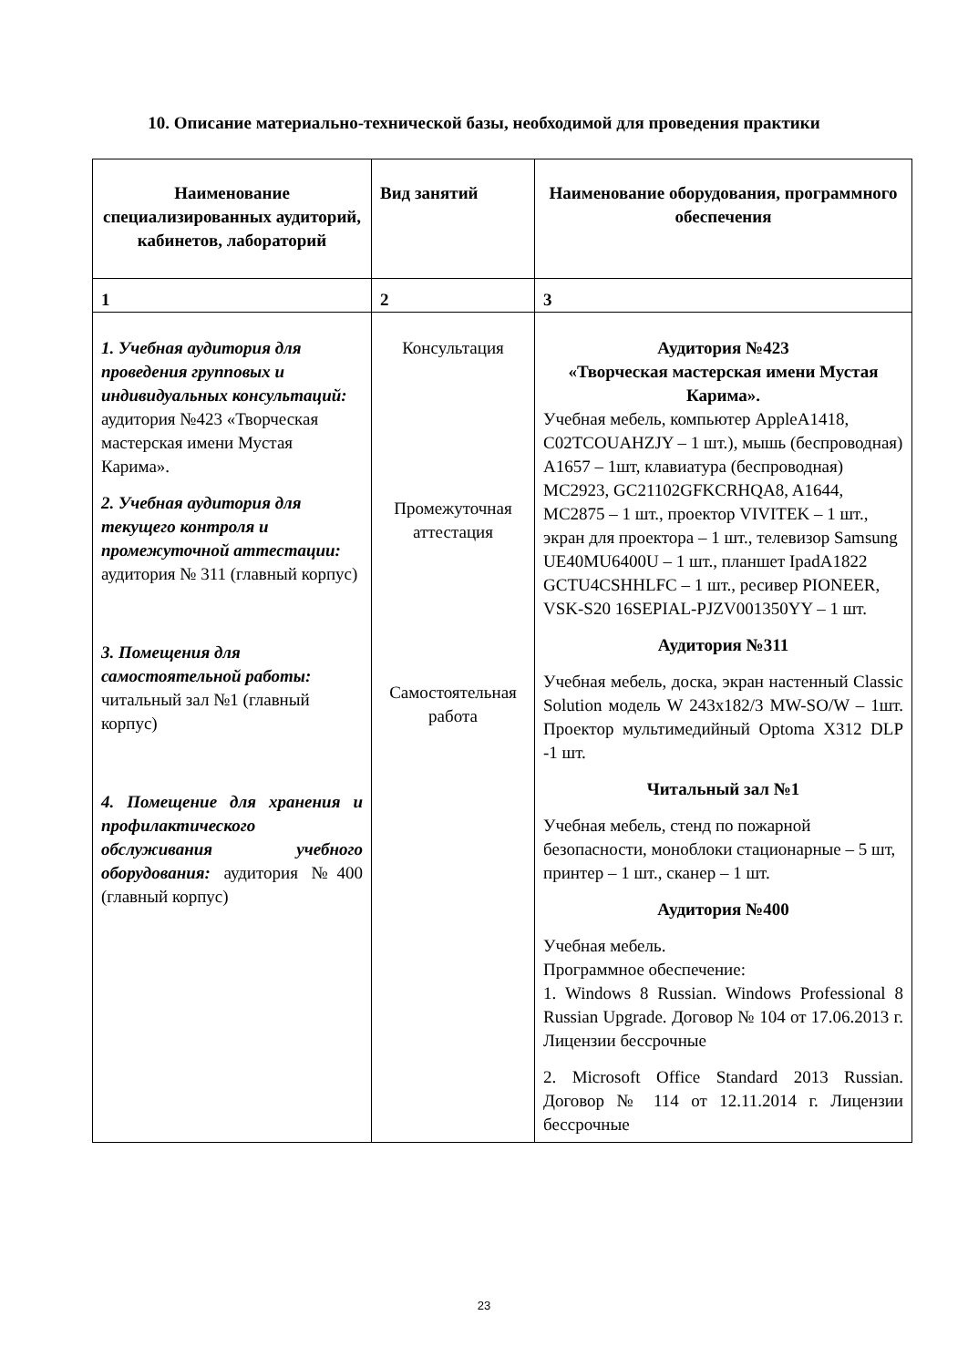10. Описание материально-технической базы, необходимой для проведения практики
| Наименование специализированных аудиторий, кабинетов, лабораторий | Вид занятий | Наименование оборудования, программного обеспечения |
| --- | --- | --- |
| 1 | 2 | 3 |
| 1. Учебная аудитория для проведения групповых и индивидуальных консультаций: аудитория №423 «Творческая мастерская имени Мустая Карима». 2. Учебная аудитория для текущего контроля и промежуточной аттестации: аудитория № 311 (главный корпус) 3. Помещения для самостоятельной работы: читальный зал №1 (главный корпус) 4. Помещение для хранения и профилактического обслуживания учебного оборудования: аудитория №400 (главный корпус) | Консультация Промежуточная аттестация Самостоятельная работа | Аудитория №423 «Творческая мастерская имени Мустая Карима». Учебная мебель, компьютер AppleA1418, C02TCOUAHZJY – 1 шт.), мышь (беспроводная) A1657 – 1шт, клавиатура (беспроводная) MC2923, GC21102GFKCRHQA8, A1644, MC2875 – 1 шт., проектор VIVITEK – 1 шт., экран для проектора – 1 шт., телевизор Samsung UE40MU6400U – 1 шт., планшет IpadA1822 GCTU4CSHHLFC – 1 шт., ресивер PIONEER, VSK-S20 16SEPIAL-PJZV001350YY – 1 шт. Аудитория №311 Учебная мебель, доска, экран настенный Classic Solution модель W 243x182/3 MW-SO/W – 1шт. Проектор мультимедийный Optoma X312 DLP -1 шт. Читальный зал №1 Учебная мебель, стенд по пожарной безопасности, моноблоки стационарные – 5 шт, принтер – 1 шт., сканер – 1 шт. Аудитория №400 Учебная мебель. Программное обеспечение: 1. Windows 8 Russian. Windows Professional 8 Russian Upgrade. Договор № 104 от 17.06.2013 г. Лицензии бессрочные 2. Microsoft Office Standard 2013 Russian. Договор № 114 от 12.11.2014 г. Лицензии бессрочные |
23